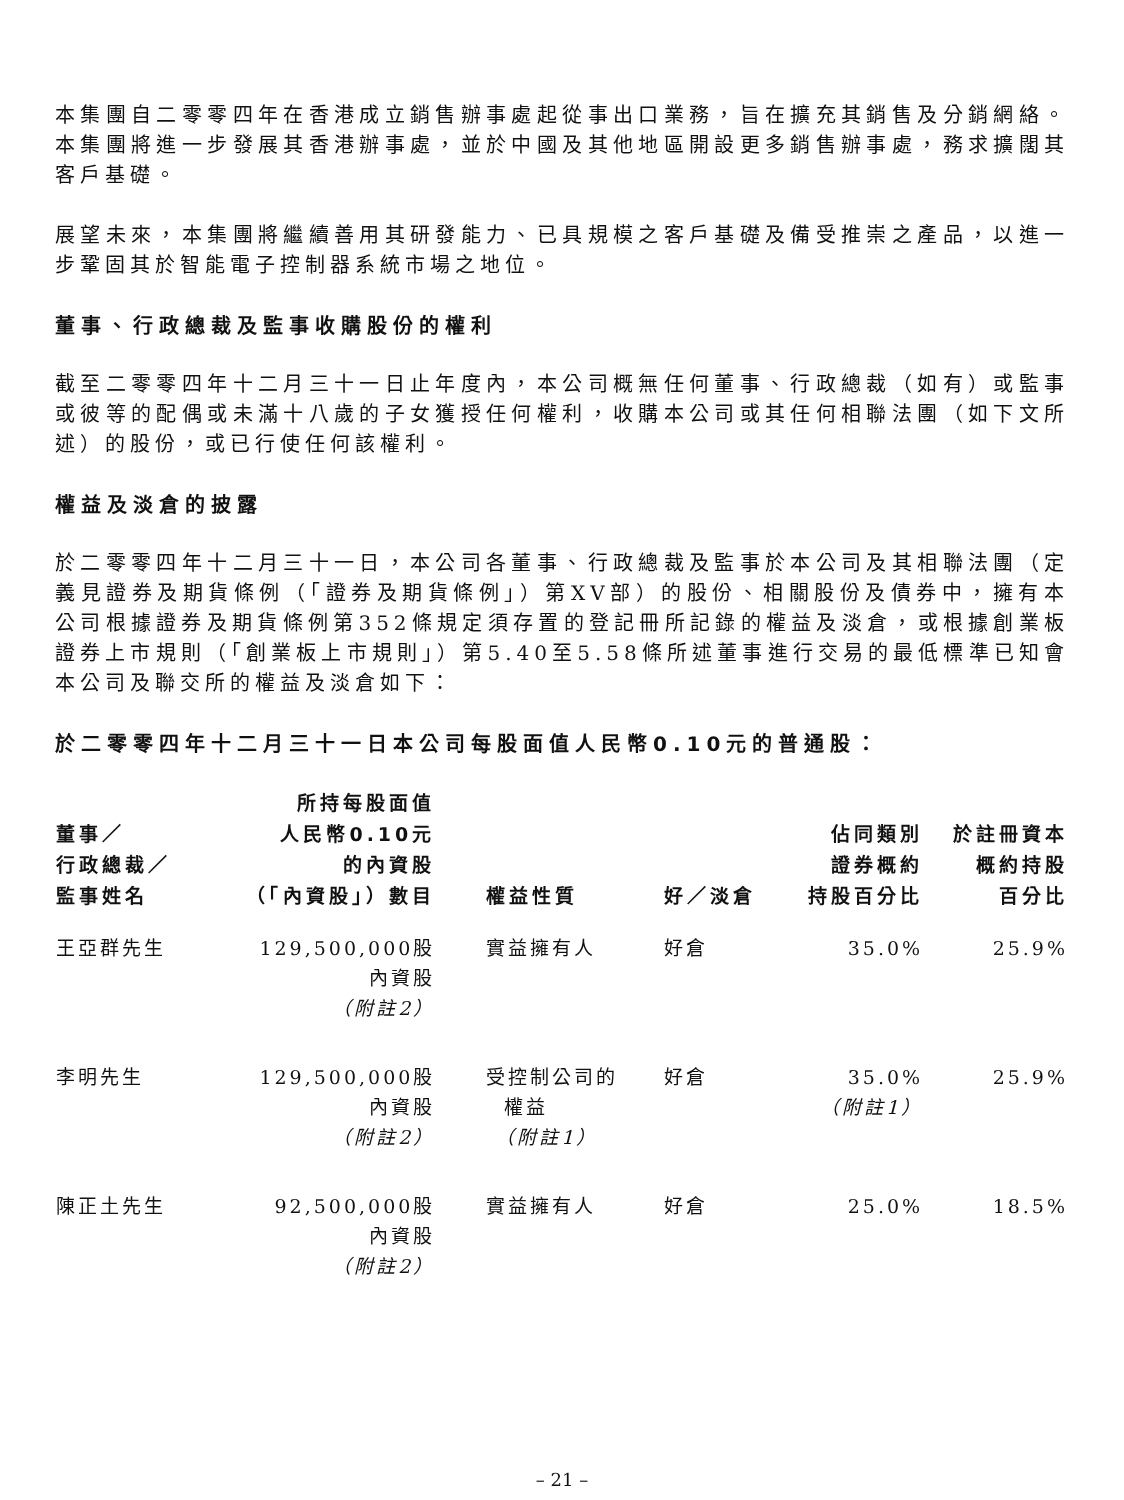本集團自二零零四年在香港成立銷售辦事處起從事出口業務，旨在擴充其銷售及分銷網絡。本集團將進一步發展其香港辦事處，並於中國及其他地區開設更多銷售辦事處，務求擴闊其客戶基礎。
展望未來，本集團將繼續善用其研發能力、已具規模之客戶基礎及備受推崇之產品，以進一步鞏固其於智能電子控制器系統市場之地位。
董事、行政總裁及監事收購股份的權利
截至二零零四年十二月三十一日止年度內，本公司概無任何董事、行政總裁（如有）或監事或彼等的配偶或未滿十八歲的子女獲授任何權利，收購本公司或其任何相聯法團（如下文所述）的股份，或已行使任何該權利。
權益及淡倉的披露
於二零零四年十二月三十一日，本公司各董事、行政總裁及監事於本公司及其相聯法團（定義見證券及期貨條例（「證券及期貨條例」）第XV部）的股份、相關股份及債券中，擁有本公司根據證券及期貨條例第352條規定須存置的登記冊所記錄的權益及淡倉，或根據創業板證券上市規則（「創業板上市規則」）第5.40至5.58條所述董事進行交易的最低標準已知會本公司及聯交所的權益及淡倉如下：
於二零零四年十二月三十一日本公司每股面值人民幣0.10元的普通股：
| 董事／ 行政總裁／ 監事姓名 | 所持每股面值 人民幣0.10元 的內資股 （「內資股」）數目 | 權益性質 | 好／淡倉 | 佔同類別 證券概約 持股百分比 | 於註冊資本 概約持股 百分比 |
| --- | --- | --- | --- | --- | --- |
| 王亞群先生 | 129,500,000股 內資股 （附註2） | 實益擁有人 | 好倉 | 35.0% | 25.9% |
| 李明先生 | 129,500,000股 內資股 （附註2） | 受控制公司的 權益 （附註1） | 好倉 | 35.0% （附註1） | 25.9% |
| 陳正土先生 | 92,500,000股 內資股 （附註2） | 實益擁有人 | 好倉 | 25.0% | 18.5% |
– 21 –